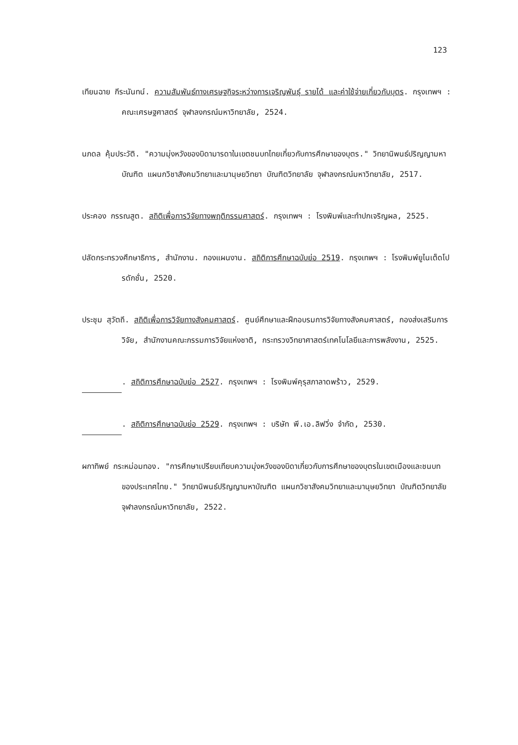123
เทียนฉาย กีระนันทน์. ความสัมพันธ์ทางเศรษฐกิจระหว่างการเจริญพันธุ์ รายได้ และค่าใช้จ่ายเกี่ยวกับบุตร. กรุงเทพฯ : คณะเศรษฐศาสตร์ จุฬาลงกรณ์มหาวิทยาลัย, 2524.
นภดล คุ้มประวัติ. "ความมุ่งหวังของบิดามารดาในเขตชนบทไทยเกี่ยวกับการศึกษาของบุตร." วิทยานิพนธ์ปริญญามหาบัณฑิต แผนกวิชาสังคมวิทยาและมานุษยวิทยา บัณฑิตวิทยาลัย จุฬาลงกรณ์มหาวิทยาลัย, 2517.
ประคอง กรรณสูต. สถิติเพื่อการวิจัยทางพฤติกรรมศาสตร์. กรุงเทพฯ : โรงพิมพ์และทำปกเจริญผล, 2525.
ปลัดกระทรวงศึกษาธิการ, สำนักงาน. กองแผนงาน. สถิติการศึกษาฉบับย่อ 2519. กรุงเทพฯ : โรงพิมพ์ยูไนเต็ดโปรดักชั่น, 2520.
ประชุม สุวัตถี. สถิติเพื่อการวิจัยทางสังคมศาสตร์. ศูนย์ศึกษาและฝึกอบรมการวิจัยทางสังคมศาสตร์, กองส่งเสริมการวิจัย, สำนักงานคณะกรรมการวิจัยแห่งชาติ, กระทรวงวิทยาศาสตร์เทคโนโลยีและการพลังงาน, 2525.
. สถิติการศึกษาฉบับย่อ 2527. กรุงเทพฯ : โรงพิมพ์คุรุสภาลาดพร้าว, 2529.
. สถิติการศึกษาฉบับย่อ 2529. กรุงเทพฯ : บริษัท พี.เอ.ลิฟวิ่ง จำกัด, 2530.
ผกาทิพย์ กระหม่อมทอง. "การศึกษาเปรียบเทียบความมุ่งหวังของบิดาเกี่ยวกับการศึกษาของบุตรในเขตเมืองและชนบทของประเทศไทย." วิทยานิพนธ์ปริญญามหาบัณฑิต แผนกวิชาสังคมวิทยาและมานุษยวิทยา บัณฑิตวิทยาลัย จุฬาลงกรณ์มหาวิทยาลัย, 2522.